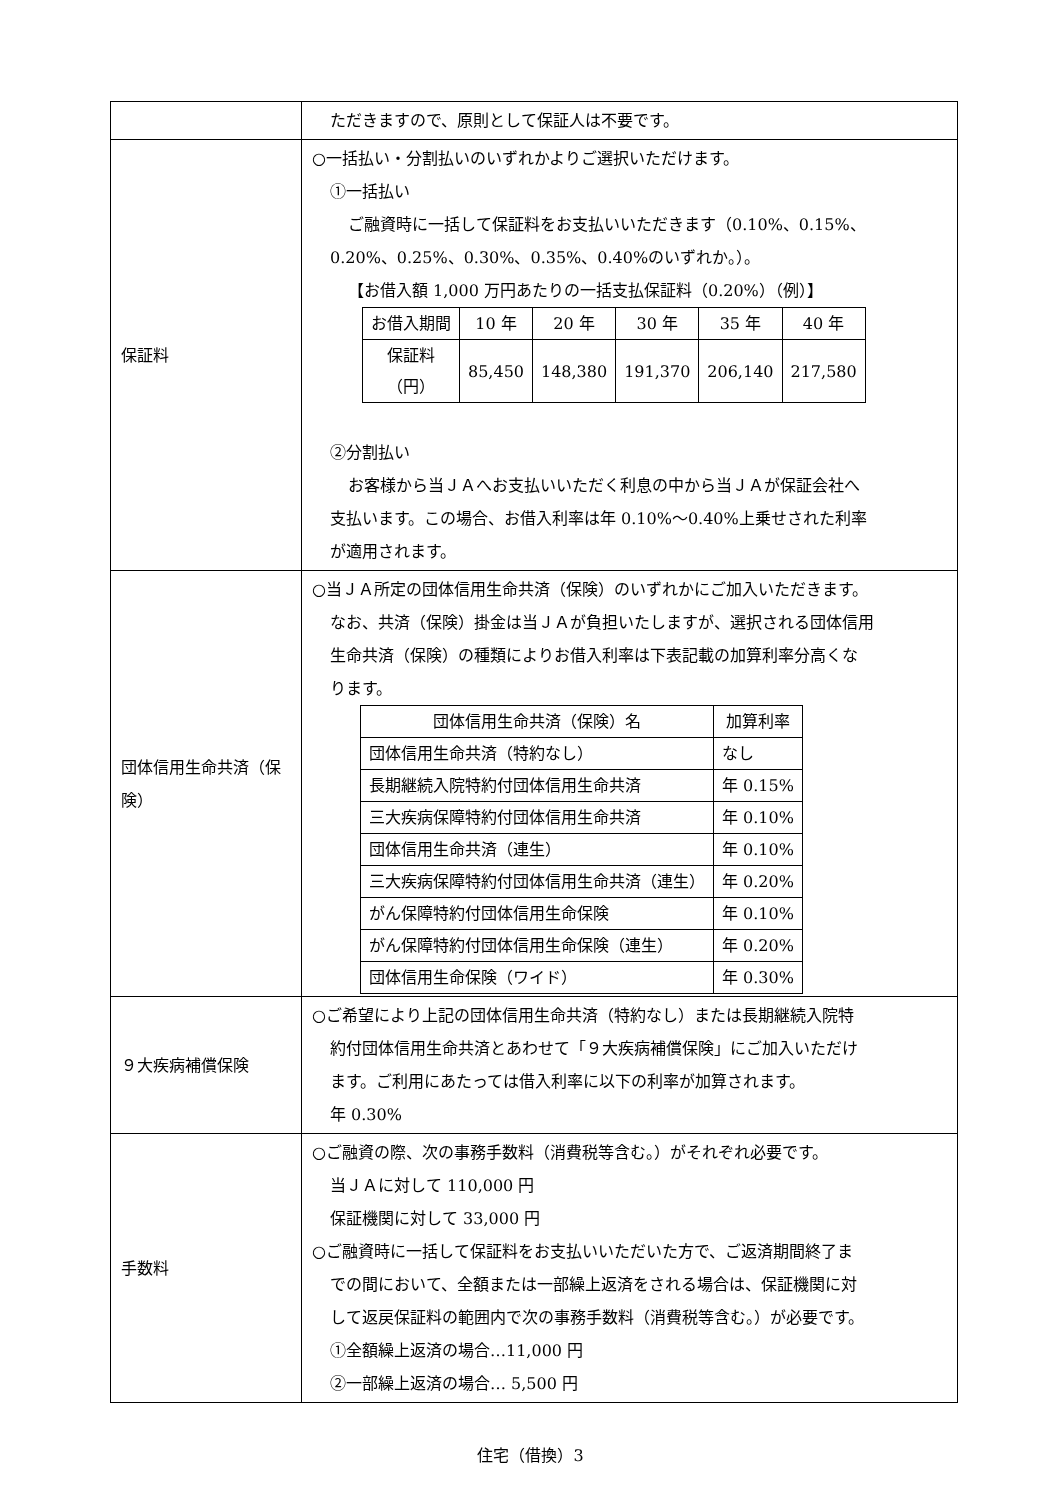| | ただきますので、原則として保証人は不要です。 |
| 保証料 | ○一括払い・分割払いのいずれかよりご選択いただけます。 ①一括払い ご融資時に一括して保証料をお支払いいただきます（0.10%、0.15%、 0.20%、0.25%、0.30%、0.35%、0.40%のいずれか。）。 【お借入額 1,000 万円あたりの一括支払保証料（0.20%）（例）】 / お借入期間 / 10 年 / 20 年 / 30 年 / 35 年 / 40 年 / / --- / --- / --- / --- / --- / --- / / 保証料 （円） / 85,450 / 148,380 / 191,370 / 206,140 / 217,580 / ②分割払い お客様から当ＪＡへお支払いいただく利息の中から当ＪＡが保証会社へ 支払います。この場合、お借入利率は年 0.10%～0.40%上乗せされた利率 が適用されます。 |
| 団体信用生命共済（保険） | ○当ＪＡ所定の団体信用生命共済（保険）のいずれかにご加入いただきます。 なお、共済（保険）掛金は当ＪＡが負担いたしますが、選択される団体信用 生命共済（保険）の種類によりお借入利率は下表記載の加算利率分高くな ります。 / 団体信用生命共済（保険）名 / 加算利率 / / --- / --- / / 団体信用生命共済（特約なし） / なし / / 長期継続入院特約付団体信用生命共済 / 年 0.15% / / 三大疾病保障特約付団体信用生命共済 / 年 0.10% / / 団体信用生命共済（連生） / 年 0.10% / / 三大疾病保障特約付団体信用生命共済（連生） / 年 0.20% / / がん保障特約付団体信用生命保険 / 年 0.10% / / がん保障特約付団体信用生命保険（連生） / 年 0.20% / / 団体信用生命保険（ワイド） / 年 0.30% / |
| ９大疾病補償保険 | ○ご希望により上記の団体信用生命共済（特約なし）または長期継続入院特 約付団体信用生命共済とあわせて「９大疾病補償保険」にご加入いただけ ます。ご利用にあたっては借入利率に以下の利率が加算されます。 年 0.30% |
| 手数料 | ○ご融資の際、次の事務手数料（消費税等含む。）がそれぞれ必要です。 当ＪＡに対して 110,000 円 保証機関に対して 33,000 円 ○ご融資時に一括して保証料をお支払いいただいた方で、ご返済期間終了ま での間において、全額または一部繰上返済をされる場合は、保証機関に対 して返戻保証料の範囲内で次の事務手数料（消費税等含む。）が必要です。 ①全額繰上返済の場合…11,000 円 ②一部繰上返済の場合… 5,500 円 |
住宅（借換）3